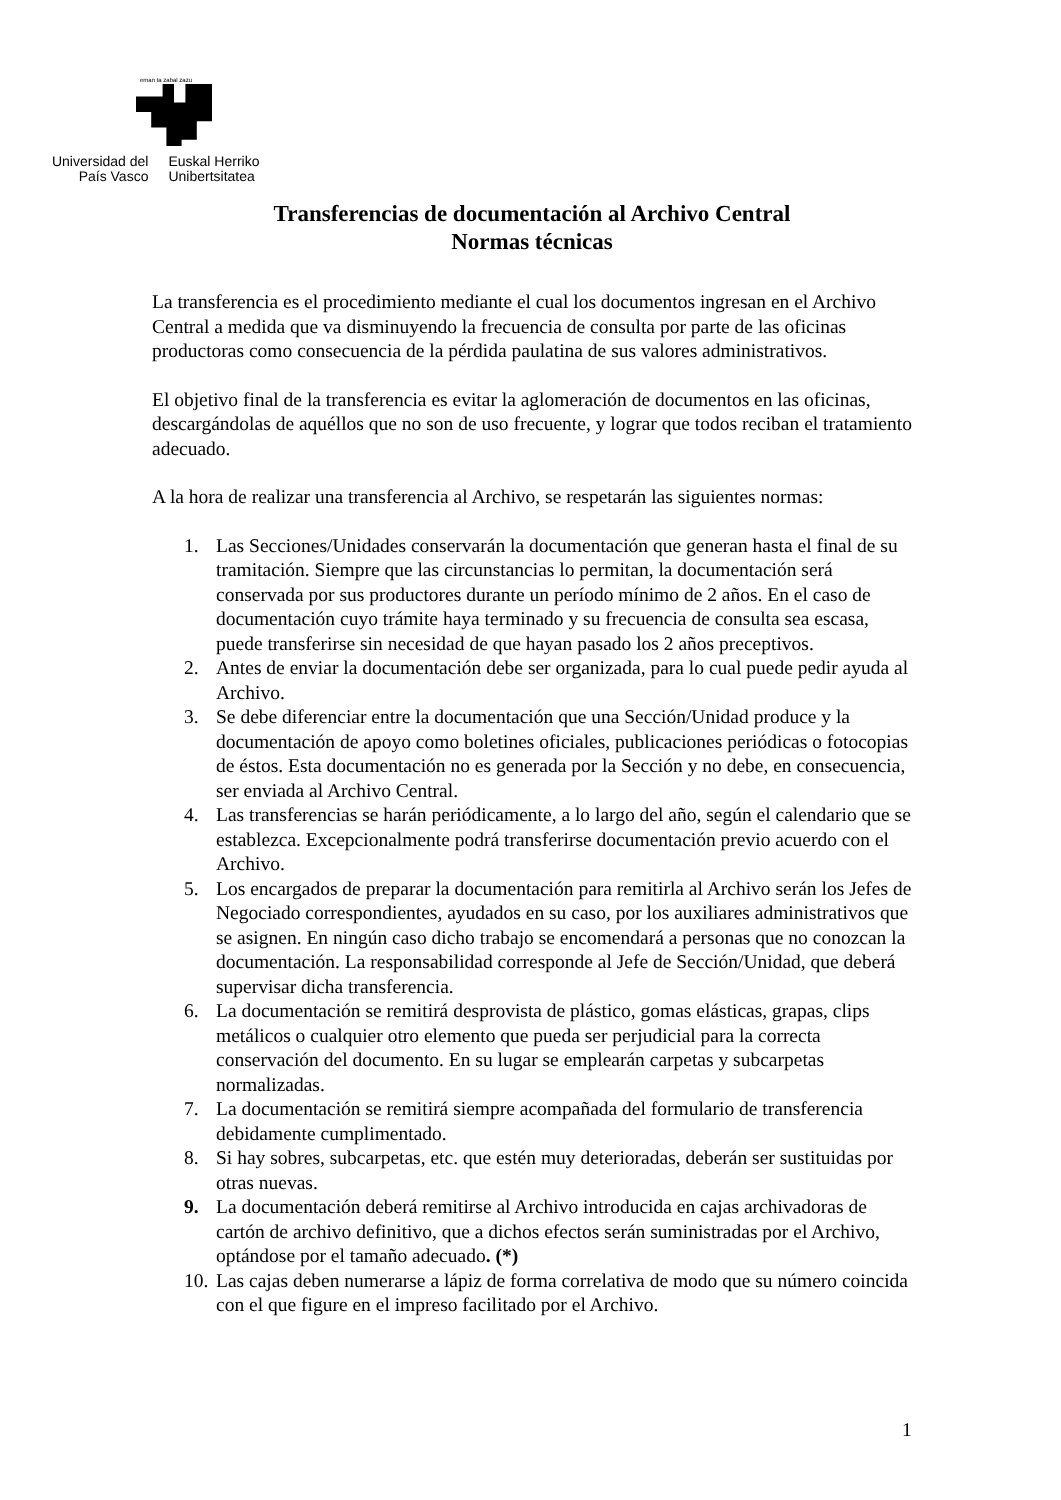eman ta zabal zazu
Universidad del País Vasco
Euskal Herriko Unibertsitatea
Transferencias de documentación al Archivo Central
Normas técnicas
La transferencia es el procedimiento mediante el cual los documentos ingresan en el Archivo Central a medida que va disminuyendo la frecuencia de consulta por parte de las oficinas productoras como consecuencia de la pérdida paulatina de sus valores administrativos.
El objetivo final de la transferencia es evitar la aglomeración de documentos en las oficinas, descargándolas de aquéllos que no son de uso frecuente, y lograr que todos reciban el tratamiento adecuado.
A la hora de realizar una transferencia al Archivo, se respetarán las siguientes normas:
1. Las Secciones/Unidades conservarán la documentación que generan hasta el final de su tramitación. Siempre que las circunstancias lo permitan, la documentación será conservada por sus productores durante un período mínimo de 2 años. En el caso de documentación cuyo trámite haya terminado y su frecuencia de consulta sea escasa, puede transferirse sin necesidad de que hayan pasado los 2 años preceptivos.
2. Antes de enviar la documentación debe ser organizada, para lo cual puede pedir ayuda al Archivo.
3. Se debe diferenciar entre la documentación que una Sección/Unidad produce y la documentación de apoyo como boletines oficiales, publicaciones periódicas o fotocopias de éstos. Esta documentación no es generada por la Sección y no debe, en consecuencia, ser enviada al Archivo Central.
4. Las transferencias se harán periódicamente, a lo largo del año, según el calendario que se establezca. Excepcionalmente podrá transferirse documentación previo acuerdo con el Archivo.
5. Los encargados de preparar la documentación para remitirla al Archivo serán los Jefes de Negociado correspondientes, ayudados en su caso, por los auxiliares administrativos que se asignen. En ningún caso dicho trabajo se encomendará a personas que no conozcan la documentación. La responsabilidad corresponde al Jefe de Sección/Unidad, que deberá supervisar dicha transferencia.
6. La documentación se remitirá desprovista de plástico, gomas elásticas, grapas, clips metálicos o cualquier otro elemento que pueda ser perjudicial para la correcta conservación del documento. En su lugar se emplearán carpetas y subcarpetas normalizadas.
7. La documentación se remitirá siempre acompañada del formulario de transferencia debidamente cumplimentado.
8. Si hay sobres, subcarpetas, etc. que estén muy deterioradas, deberán ser sustituidas por otras nuevas.
9. La documentación deberá remitirse al Archivo introducida en cajas archivadoras de cartón de archivo definitivo, que a dichos efectos serán suministradas por el Archivo, optándose por el tamaño adecuado. (*)
10. Las cajas deben numerarse a lápiz de forma correlativa de modo que su número coincida con el que figure en el impreso facilitado por el Archivo.
1